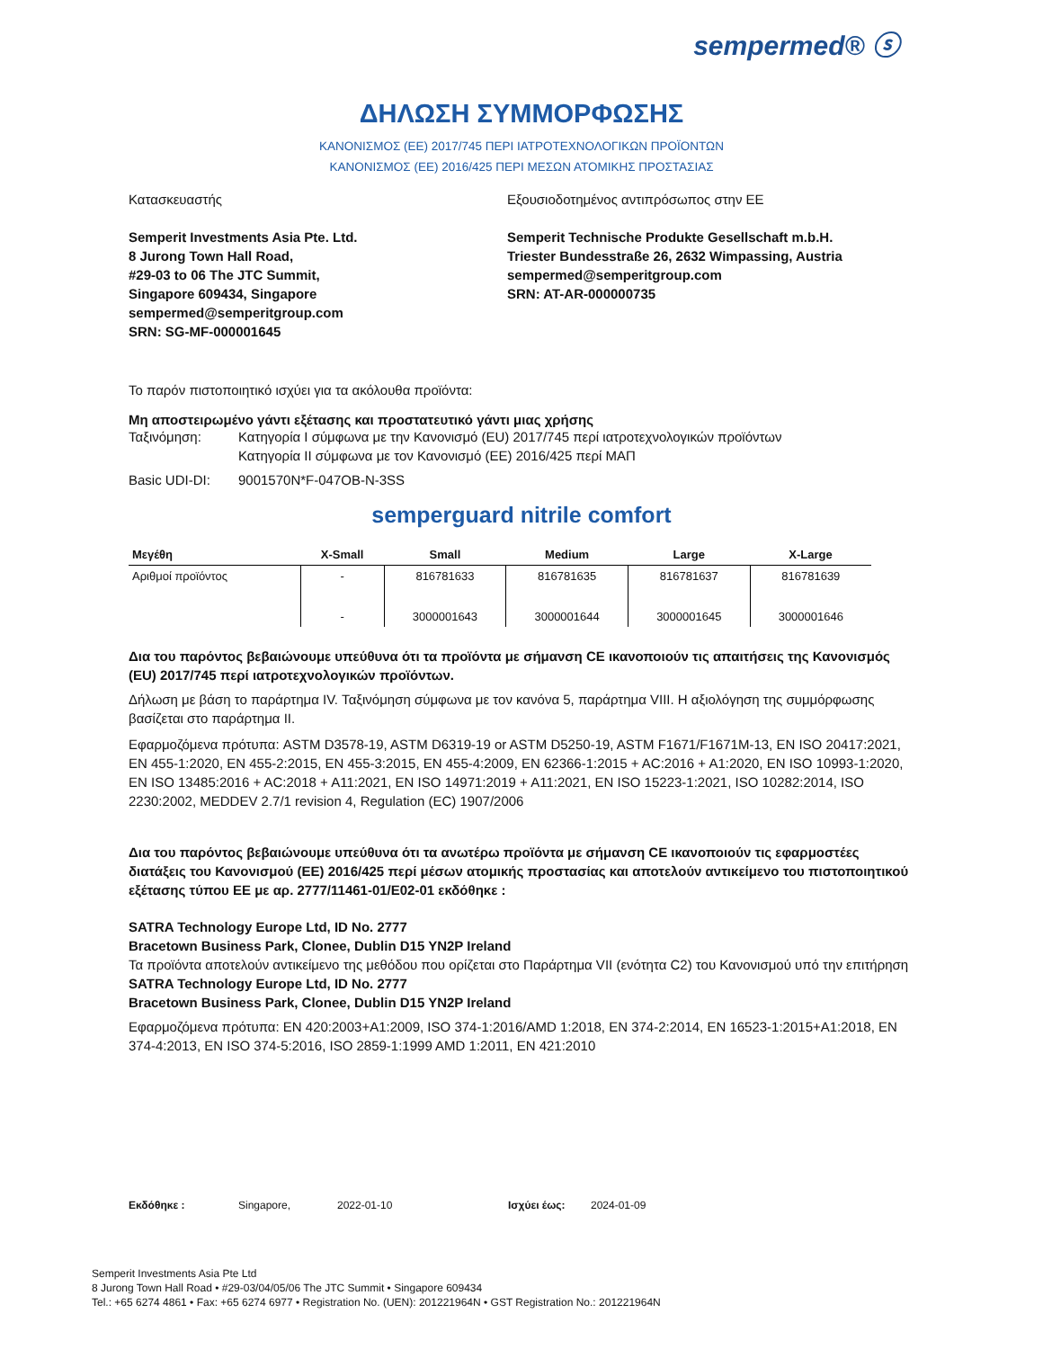sempermed® ⓢ
ΔΗΛΩΣΗ ΣΥΜΜΟΡΦΩΣΗΣ
ΚΑΝΟΝΙΣΜΟΣ (ΕΕ) 2017/745 ΠΕΡΙ ΙΑΤΡΟΤΕΧΝΟΛΟΓΙΚΩΝ ΠΡΟΪΟΝΤΩΝ
ΚΑΝΟΝΙΣΜΟΣ (ΕΕ) 2016/425 ΠΕΡΙ ΜΕΣΩΝ ΑΤΟΜΙΚΗΣ ΠΡΟΣΤΑΣΙΑΣ
Κατασκευαστής
Semperit Investments Asia Pte. Ltd.
8 Jurong Town Hall Road,
#29-03 to 06 The JTC Summit,
Singapore 609434, Singapore
sempermed@semperitgroup.com
SRN: SG-MF-000001645
Εξουσιοδοτημένος αντιπρόσωπος στην ΕΕ
Semperit Technische Produkte Gesellschaft m.b.H.
Triester Bundesstraße 26, 2632 Wimpassing, Austria
sempermed@semperitgroup.com
SRN: AT-AR-000000735
Το παρόν πιστοποιητικό ισχύει για τα ακόλουθα προϊόντα:
Μη αποστειρωμένο γάντι εξέτασης και προστατευτικό γάντι μιας χρήσης
Ταξινόμηση: Κατηγορία I σύμφωνα με την Κανονισμό (EU) 2017/745 περί ιατροτεχνολογικών προϊόντων
Κατηγορία II σύμφωνα με τον Κανονισμό (ΕΕ) 2016/425 περί ΜΑΠ
Basic UDI-DI: 9001570N*F-047OB-N-3SS
semperguard nitrile comfort
| Μεγέθη | X-Small | Small | Medium | Large | X-Large |
| --- | --- | --- | --- | --- | --- |
| Αριθμοί προϊόντος | - - | 816781633 3000001643 | 816781635 3000001644 | 816781637 3000001645 | 816781639 3000001646 |
Δια του παρόντος βεβαιώνουμε υπεύθυνα ότι τα προϊόντα με σήμανση CE ικανοποιούν τις απαιτήσεις της Κανονισμός (EU) 2017/745 περί ιατροτεχνολογικών προϊόντων.
Δήλωση με βάση το παράρτημα IV. Ταξινόμηση σύμφωνα με τον κανόνα 5, παράρτημα VIII. Η αξιολόγηση της συμμόρφωσης βασίζεται στο παράρτημα II.
Εφαρμοζόμενα πρότυπα: ASTM D3578-19, ASTM D6319-19 or ASTM D5250-19, ASTM F1671/F1671M-13, EN ISO 20417:2021, EN 455-1:2020, EN 455-2:2015, EN 455-3:2015, EN 455-4:2009, EN 62366-1:2015 + AC:2016 + A1:2020, EN ISO 10993-1:2020, EN ISO 13485:2016 + AC:2018 + A11:2021, EN ISO 14971:2019 + A11:2021, EN ISO 15223-1:2021, ISO 10282:2014, ISO 2230:2002, MEDDEV 2.7/1 revision 4, Regulation (EC) 1907/2006
Δια του παρόντος βεβαιώνουμε υπεύθυνα ότι τα ανωτέρω προϊόντα με σήμανση CE ικανοποιούν τις εφαρμοστέες διατάξεις του Κανονισμού (ΕΕ) 2016/425 περί μέσων ατομικής προστασίας και αποτελούν αντικείμενο του πιστοποιητικού εξέτασης τύπου ΕΕ με αρ. 2777/11461-01/E02-01 εκδόθηκε :
SATRA Technology Europe Ltd, ID No. 2777
Bracetown Business Park, Clonee, Dublin D15 YN2P Ireland
Τα προϊόντα αποτελούν αντικείμενο της μεθόδου που ορίζεται στο Παράρτημα VII (ενότητα C2) του Κανονισμού υπό την επιτήρηση
SATRA Technology Europe Ltd, ID No. 2777
Bracetown Business Park, Clonee, Dublin D15 YN2P Ireland
Εφαρμοζόμενα πρότυπα: EN 420:2003+A1:2009, ISO 374-1:2016/AMD 1:2018, EN 374-2:2014, EN 16523-1:2015+A1:2018, EN 374-4:2013, EN ISO 374-5:2016, ISO 2859-1:1999 AMD 1:2011, EN 421:2010
Εκδόθηκε : Singapore, 2022-01-10 Ισχύει έως: 2024-01-09
Semperit Investments Asia Pte Ltd
8 Jurong Town Hall Road • #29-03/04/05/06 The JTC Summit • Singapore 609434
Tel.: +65 6274 4861 • Fax: +65 6274 6977 • Registration No. (UEN): 201221964N • GST Registration No.: 201221964N